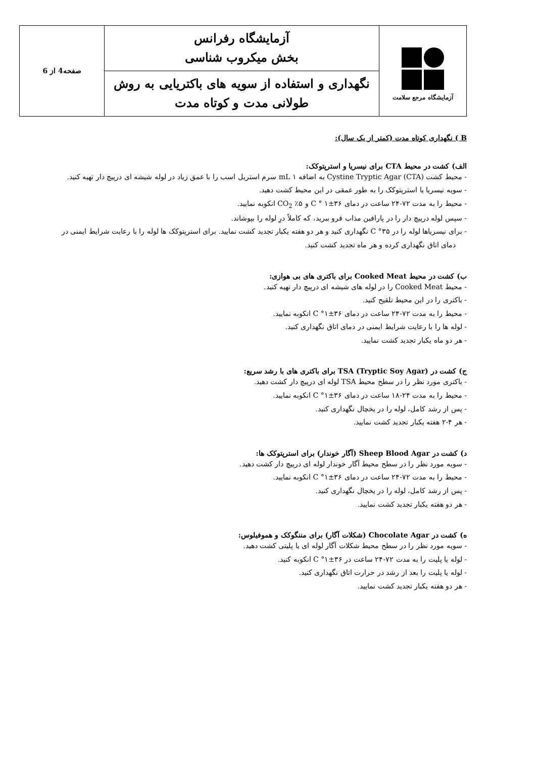| آزمایشگاه مرجع سلامت | آزمایشگاه رفرانس بخش میکروب شناسی | صفحه4 از 6 |
| | نگهداری و استفاده از سویه های باکتریایی به روش طولانی مدت و کوتاه مدت | |
B ) نگهداری کوتاه مدت (کمتر از یک سال):
الف) کشت در محیط CTA برای نیسریا و استرپتوکک:
- محیط کشت Cystine Tryptic Agar (CTA) به اضافه ۱ mL سرم استریل اسب را با عمق زیاد در لوله شیشه ای درپیچ دار تهیه کنید.
- سویه نیسریا یا استرپتوکک را به طور عمقی در این محیط کشت دهید.
- محیط را به مدت ۷۲-۲۴ ساعت در دمای C ° ۱±۳۶ و ۵٪ CO<sub>2</sub> انکوبه نمایید.
- سپس لوله درپیچ دار را در پارافین مذاب فرو ببرید، که کاملاً درِ لوله را بپوشاند.
- برای نیسریاها لوله را در C °۳۵ نگهداری کنید و هر دو هفته یکبار تجدید کشت نمایید. برای استرپتوکک ها لوله را با رعایت شرایط ایمنی در دمای اتاق نگهداری کرده و هر ماه تجدید کشت کنید.
ب) کشت در محیط Cooked Meat برای باکتری های بی هوازی:
- محیط Cooked Meat را در لوله های شیشه ای درپیچ دار تهیه کنید.
- باکتری را در این محیط تلقیح کنید.
- محیط را به مدت ۷۲-۲۴ ساعت در دمای C °۱±۳۶ انکوبه نمایید.
- لوله ها را با رعایت شرایط ایمنی در دمای اتاق نگهداری کنید.
- هر دو ماه یکبار تجدید کشت نمایید.
ج) کشت در TSA (Tryptic Soy Agar) برای باکتری های با رشد سریع:
- باکتری مورد نظر را در سطح محیط TSA لوله ای درپیچ دار کشت دهید.
- محیط را به مدت ۲۴-۱۸ ساعت در دمای C °۱±۳۶ انکوبه نمایید.
- پس از رشد کامل، لوله را در یخچال نگهداری کنید.
- هر ۴-۲ هفته یکبار تجدید کشت نمایید.
د) کشت در Sheep Blood Agar (آگار خوندار) برای استرپتوکک ها:
- سویه مورد نظر را در سطح محیط آگار خوندار لوله ای درپیچ دار کشت دهید.
- محیط را به مدت ۷۲-۲۴ ساعت در دمای C °۱±۳۶ انکوبه نمایید.
- پس از رشد کامل، لوله را در یخچال نگهداری کنید.
- هر دو هفته یکبار تجدید کشت نمایید.
ه) کشت در Chocolate Agar (شکلات آگار) برای مننگوکک و هموفیلوس:
- سویه مورد نظر را در سطح محیط شکلات آگار لوله ای یا پلیتی کشت دهید.
- لوله یا پلیت را به مدت ۷۲-۲۴ ساعت در C °۱±۳۶ انکوبه کنید.
- لوله یا پلیت را بعد از رشد در حرارت اتاق نگهداری کنید.
- هر دو هفته یکبار تجدید کشت نمایید.